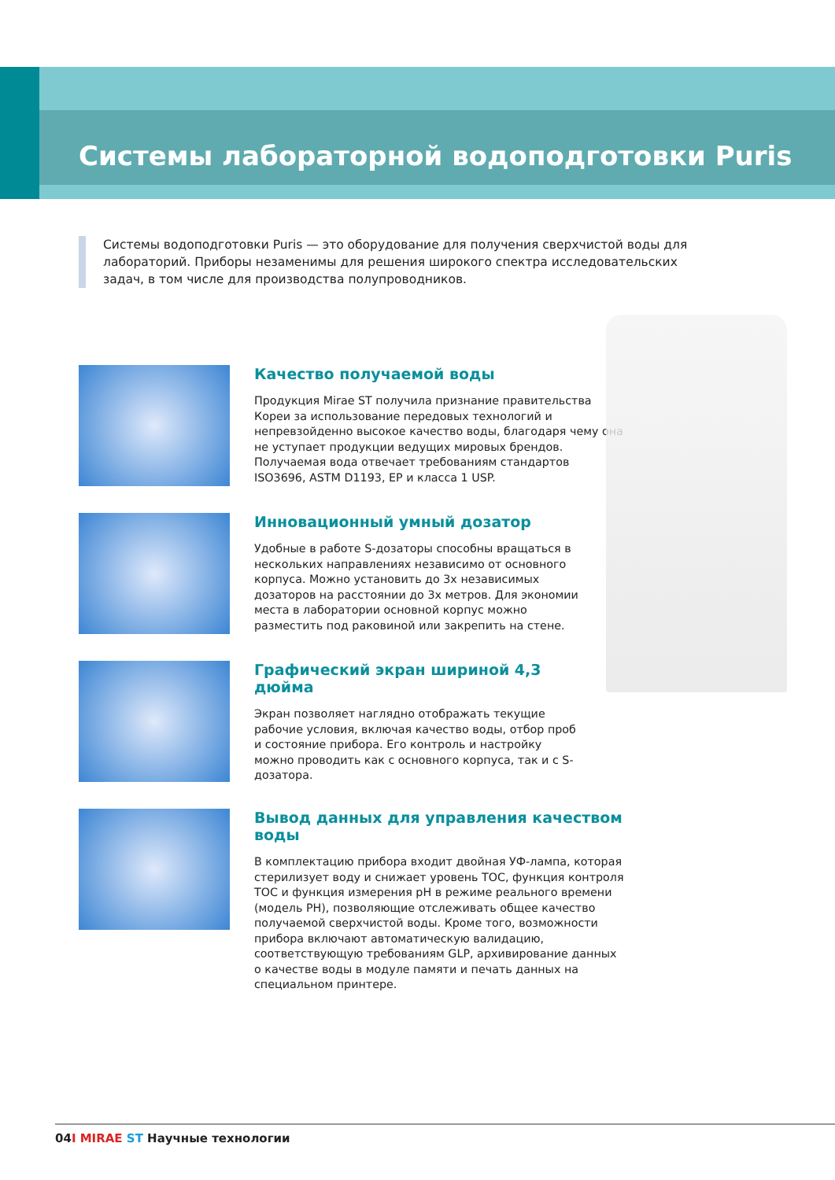Системы лабораторной водоподготовки Puris
Системы водоподготовки Puris — это оборудование для получения сверхчистой воды для лабораторий. Приборы незаменимы для решения широкого спектра исследовательских задач, в том числе для производства полупроводников.
Качество получаемой воды
Продукция Mirae ST получила признание правительства Кореи за использование передовых технологий и непревзойденно высокое качество воды, благодаря чему она не уступает продук­ции ведущих мировых брендов. Получаемая вода отвечает требованиям стандартов ISO3696, ASTM D1193, EP и класса 1 USP.
Инновационный умный дозатор
Удобные в работе S-дозаторы способны вращаться в нескольких направлениях независимо от основного корпуса. Можно установить до 3х независимых дозаторов на расстоянии до 3х метров. Для экономии места в лабора­тории основной корпус можно разместить под раковиной или закрепить на стене.
Графический экран шириной 4,3 дюйма
Экран позволяет наглядно отображать текущие рабочие условия, включая качество воды, отбор проб и состояние прибора. Его контроль и настройку можно проводить как с основного корпуса, так и с S-дозатора.
Вывод данных для управления качеством воды
В комплектацию прибора входит двойная УФ-лампа, которая стерилизует воду и снижает уровень TOC, функция контроля TOC и функция измерения pH в режиме реального времени (модель PH), позволяющие отслеживать общее качество получаемой сверхчи­стой воды. Кроме того, возможности прибора включают автомати­ческую валидацию, соответствующую требованиям GLP, архивиро­вание данных о качестве воды в модуле памяти и печать данных на специальном принтере.
04I MIRAE ST Научные технологии